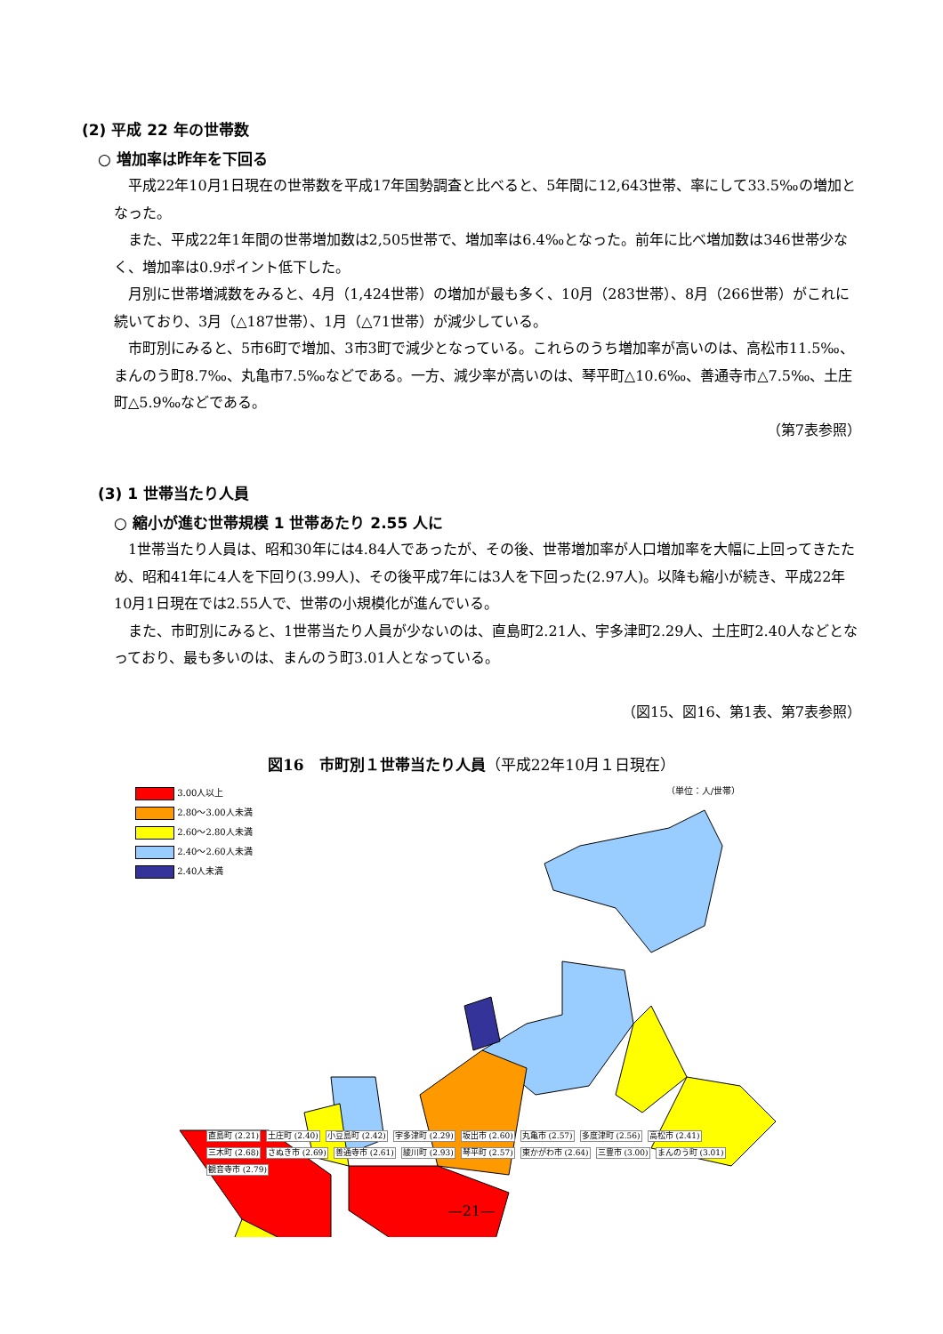(2) 平成 22 年の世帯数
○ 増加率は昨年を下回る
平成22年10月1日現在の世帯数を平成17年国勢調査と比べると、5年間に12,643世帯、率にして33.5‰の増加となった。
また、平成22年1年間の世帯増加数は2,505世帯で、増加率は6.4‰となった。前年に比べ増加数は346世帯少なく、増加率は0.9ポイント低下した。
月別に世帯増減数をみると、4月（1,424世帯）の増加が最も多く、10月（283世帯）、8月（266世帯）がこれに続いており、3月（△187世帯）、1月（△71世帯）が減少している。
市町別にみると、5市6町で増加、3市3町で減少となっている。これらのうち増加率が高いのは、高松市11.5‰、まんのう町8.7‰、丸亀市7.5‰などである。一方、減少率が高いのは、琴平町△10.6‰、善通寺市△7.5‰、土庄町△5.9‰などである。
（第7表参照）
(3) 1 世帯当たり人員
○ 縮小が進む世帯規模 1 世帯あたり 2.55 人に
1世帯当たり人員は、昭和30年には4.84人であったが、その後、世帯増加率が人口増加率を大幅に上回ってきたため、昭和41年に4人を下回り(3.99人)、その後平成7年には3人を下回った(2.97人)。以降も縮小が続き、平成22年10月1日現在では2.55人で、世帯の小規模化が進んでいる。
また、市町別にみると、1世帯当たり人員が少ないのは、直島町2.21人、宇多津町2.29人、土庄町2.40人などとなっており、最も多いのは、まんのう町3.01人となっている。
（図15、図16、第1表、第7表参照）
図16　市町別１世帯当たり人員（平成22年10月１日現在）
3.00人以上
2.80〜3.00人未満
2.60〜2.80人未満
2.40〜2.60人未満
2.40人未満
（単位：人/世帯）
直島町 (2.21) 土庄町 (2.40) 小豆島町 (2.42) 宇多津町 (2.29) 坂出市 (2.60) 丸亀市 (2.57) 多度津町 (2.56) 高松市 (2.41) 三木町 (2.68) さぬき市 (2.69) 善通寺市 (2.61) 綾川町 (2.93) 琴平町 (2.57) 東かがわ市 (2.64) 三豊市 (3.00) まんのう町 (3.01) 観音寺市 (2.79)
—21—